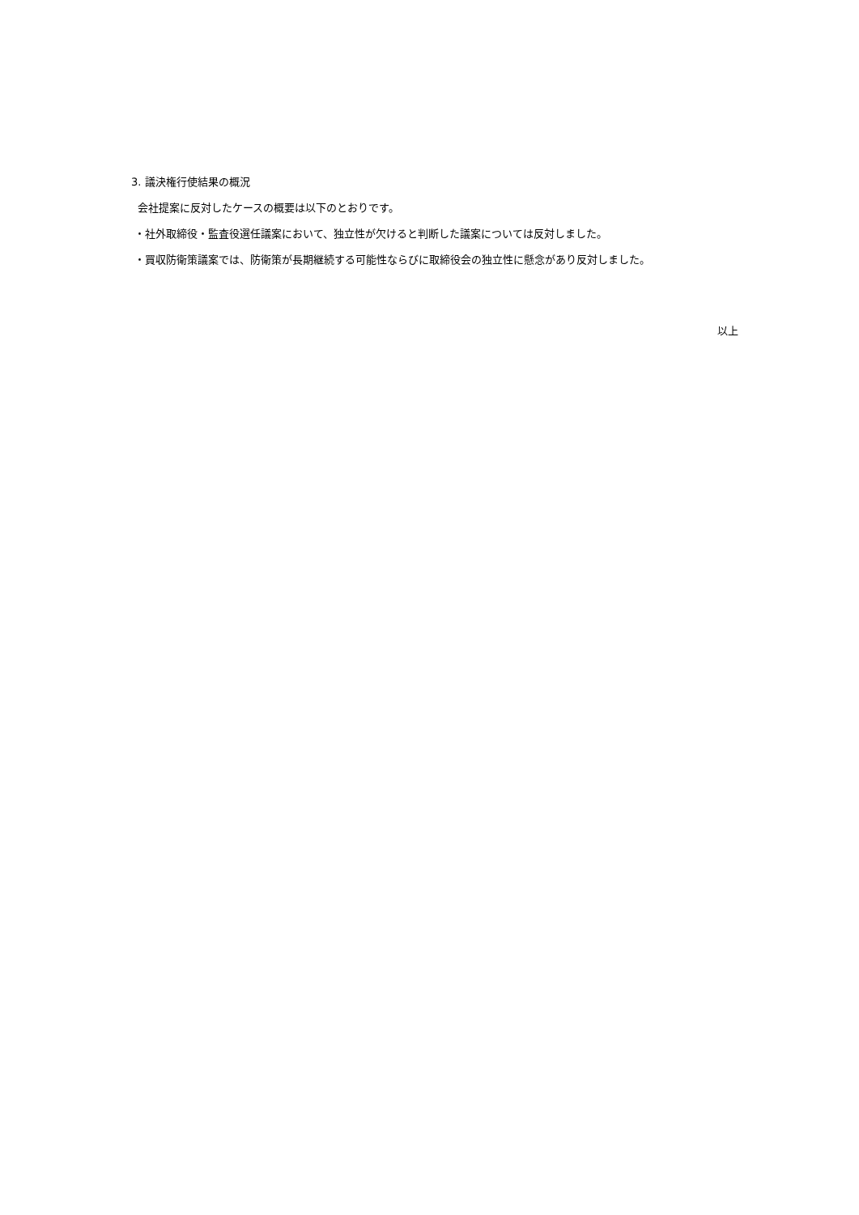3. 議決権行使結果の概況
会社提案に反対したケースの概要は以下のとおりです。
・社外取締役・監査役選任議案において、独立性が欠けると判断した議案については反対しました。
・買収防衛策議案では、防衛策が長期継続する可能性ならびに取締役会の独立性に懸念があり反対しました。
以上